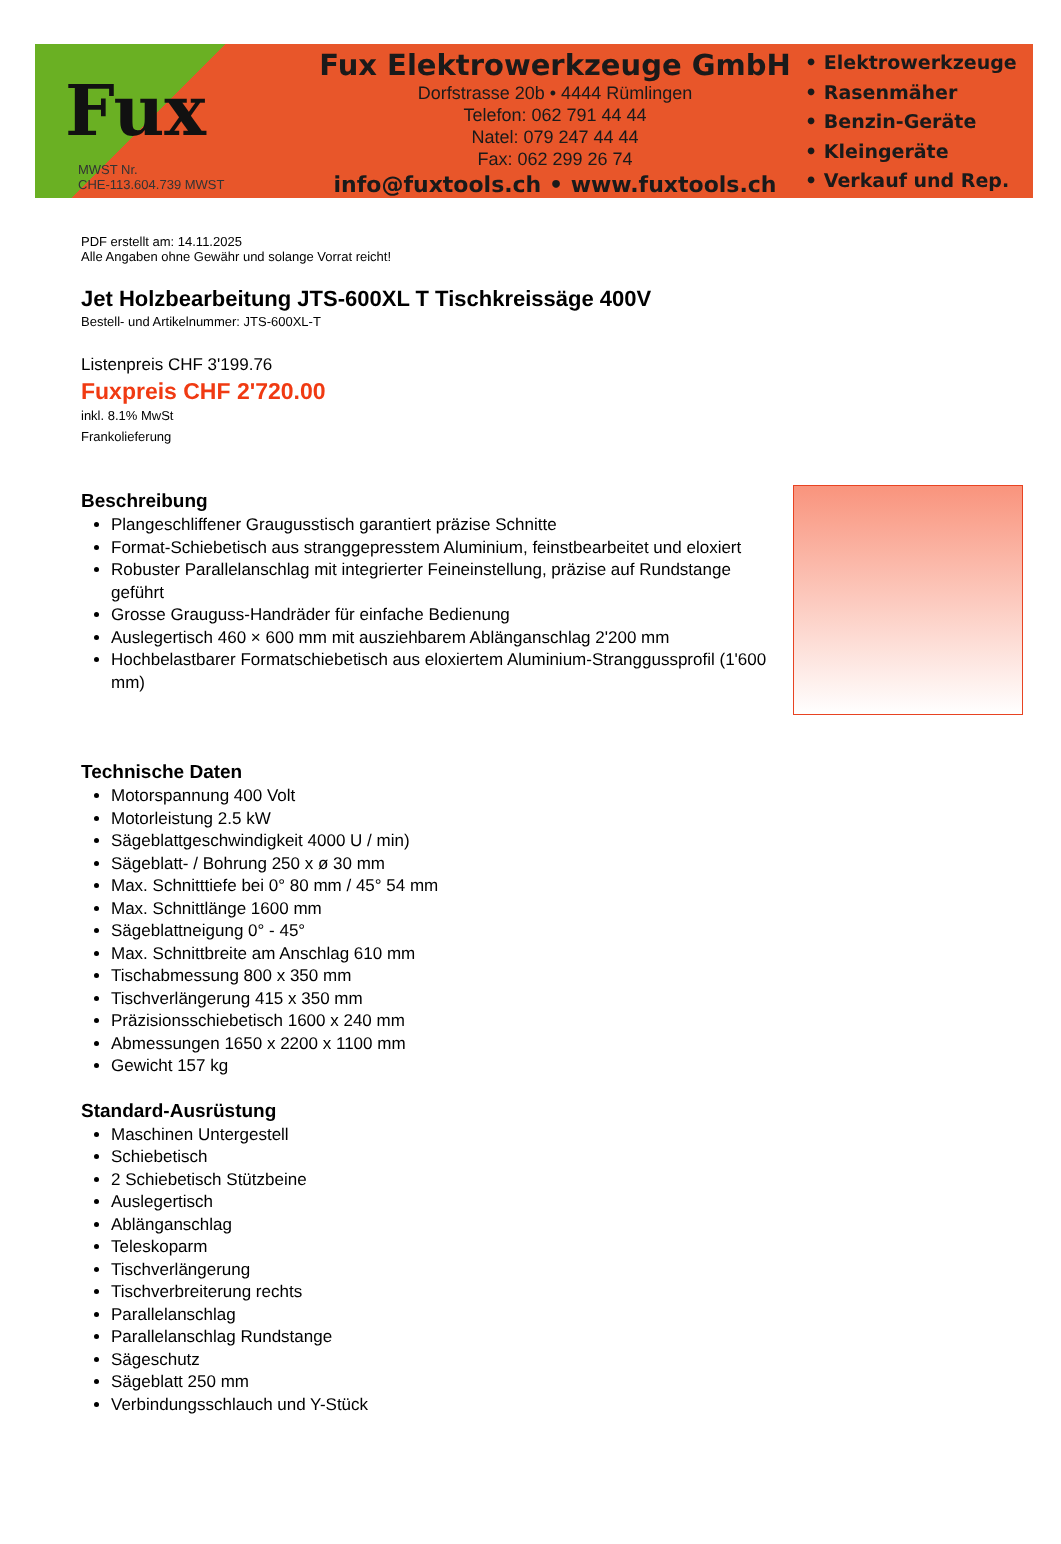Fux
MWST Nr.
CHE-113.604.739 MWST
Fux Elektrowerkzeuge GmbH
Dorfstrasse 20b • 4444 Rümlingen
Telefon: 062 791 44 44
Natel: 079 247 44 44
Fax: 062 299 26 74
info@fuxtools.ch • www.fuxtools.ch
• Elektrowerkzeuge
• Rasenmäher
• Benzin-Geräte
• Kleingeräte
• Verkauf und Rep.
PDF erstellt am: 14.11.2025
Alle Angaben ohne Gewähr und solange Vorrat reicht!
Jet Holzbearbeitung JTS-600XL T Tischkreissäge 400V
Bestell- und Artikelnummer: JTS-600XL-T
Listenpreis CHF 3'199.76
Fuxpreis CHF 2'720.00
inkl. 8.1% MwSt
Frankolieferung
Beschreibung
Plangeschliffener Graugusstisch garantiert präzise Schnitte
Format-Schiebetisch aus stranggepresstem Aluminium, feinstbearbeitet und eloxiert
Robuster Parallelanschlag mit integrierter Feineinstellung, präzise auf Rundstange geführt
Grosse Grauguss-Handräder für einfache Bedienung
Auslegertisch 460 × 600 mm mit ausziehbarem Ablänganschlag 2'200 mm
Hochbelastbarer Formatschiebetisch aus eloxiertem Aluminium-Stranggussprofil (1'600 mm)
Technische Daten
Motorspannung 400 Volt
Motorleistung 2.5 kW
Sägeblattgeschwindigkeit 4000 U / min)
Sägeblatt- / Bohrung 250 x ø 30 mm
Max. Schnitttiefe bei 0° 80 mm / 45° 54 mm
Max. Schnittlänge 1600 mm
Sägeblattneigung 0° - 45°
Max. Schnittbreite am Anschlag 610 mm
Tischabmessung 800 x 350 mm
Tischverlängerung 415 x 350 mm
Präzisionsschiebetisch 1600 x 240 mm
Abmessungen 1650 x 2200 x 1100 mm
Gewicht 157 kg
Standard-Ausrüstung
Maschinen Untergestell
Schiebetisch
2 Schiebetisch Stützbeine
Auslegertisch
Ablänganschlag
Teleskoparm
Tischverlängerung
Tischverbreiterung rechts
Parallelanschlag
Parallelanschlag Rundstange
Sägeschutz
Sägeblatt 250 mm
Verbindungsschlauch und Y-Stück